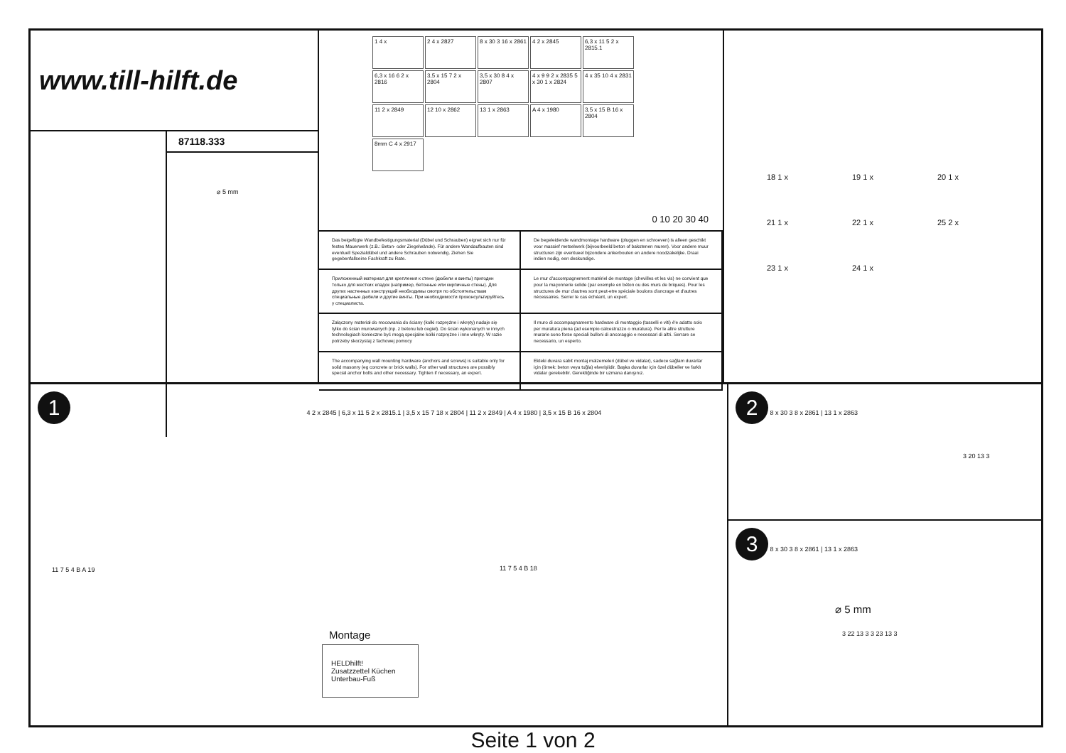www.till-hilft.de
87118.333
⌀ 5 mm
1 4 x
2 4 x 2827
8 x 30 3 16 x 2861
4 2 x 2845
6,3 x 11 5 2 x 2815.1
6,3 x 16 6 2 x 2816
3,5 x 15 7 2 x 2804
3,5 x 30 8 4 x 2807
4 x 9 9 2 x 2835 5 x 30 1 x 2824
4 x 35 10 4 x 2831
11 2 x 2849
12 10 x 2862
13 1 x 2863
A 4 x 1980
3,5 x 15 B 16 x 2804
8mm C 4 x 2917
0 10 20 30 40
Das beigefügte Wandbefestigungsmaterial (Dübel und Schrauben) eignet sich nur für festes Mauerwerk (z.B.: Beton- oder Ziegelwände). Für andere Wandaufbauten sind eventuell Spezialdübel und andere Schrauben notwendig. Ziehen Sie gegebenfallseine Fachkraft zu Rate.
De begeleidende wandmontage hardware (pluggen en schroeven) is alleen geschikt voor massief metselwerk (bijvoorbeeld beton of bakstenen muren). Voor andere muur structuren zijn eventueel bijzondere ankerbouten en andere noodzakelijke. Draai indien nodig, een deskundige.
Приложенный материал для крепления к стене (дюбели и винты) пригоден только для жестких кладок (например, бетонные или кирпичные стены). Для других настенных конструкций необходимы смотря по обстоятельствам специальные дюбели и другие винты. При необходимости проконсультируйтесь у специалиста.
Le mur d'accompagnement matériel de montage (chevilles et les vis) ne convient que pour la maçonnerie solide (par exemple en béton ou des murs de briques). Pour les structures de mur d'autres sont peut-etre spéciale boulons d'ancrage et d'autres nécessaires. Serrer le cas échéant, un expert.
Załączony materiał do mocowania do ściany (kolki rozprężne i wkręty) nadaje się tylko do ścian murowanych (np. z betonu lub cegieł). Do ścian wykonanych w innych technologiach konieczne być mogą specjalne kolki rozprężne i inne wkręty. W razie potrzeby skorzystaj z fachowej pomocy
Il muro di accompagnamento hardware di montaggio (tasselli e viti) è'e adatto solo per muratura piena (ad esempio calcestruzzo o muratura). Per le altre strutture murarie sono forse speciali bulloni di ancoraggio e necessari di altri. Serrare se necessario, un esperto.
The accompanying wall mounting hardware (anchors and screws) is suitable only for solid masonry (eg concrete or brick walls). For other wall structures are possibly special anchor bolts and other necessary. Tighten if necessary, an expert.
Ekteki duvara sabit montaj malzemeleri (dübel ve vidalar), sadece sağlam duvarlar için (örnek: beton veya tuğla) elverişlidir. Başka duvarlar için özel dübeller ve farklı vidalar gerekebilir. Gerektiğinde bir uzmana danışınız.
18 1 x 19 1 x 20 1 x
21 1 x 22 1 x 25 2 x
23 1 x 24 1 x
1 4 2 x 2845 | 6,3 x 11 5 2 x 2815.1 | 3,5 x 15 7 18 x 2804 | 11 2 x 2849 | A 4 x 1980 | 3,5 x 15 B 16 x 2804
11 7 5 4 B A 19
11 7 5 4 B 18
Montage
HELDhilft!
Zusatzzettel Küchen Unterbau-Fuß
2 8 x 30 3 8 x 2861 | 13 1 x 2863
3 20 13 3
3 8 x 30 3 8 x 2861 | 13 1 x 2863
⌀ 5 mm
3 22 13 3 3 23 13 3
Seite 1 von 2